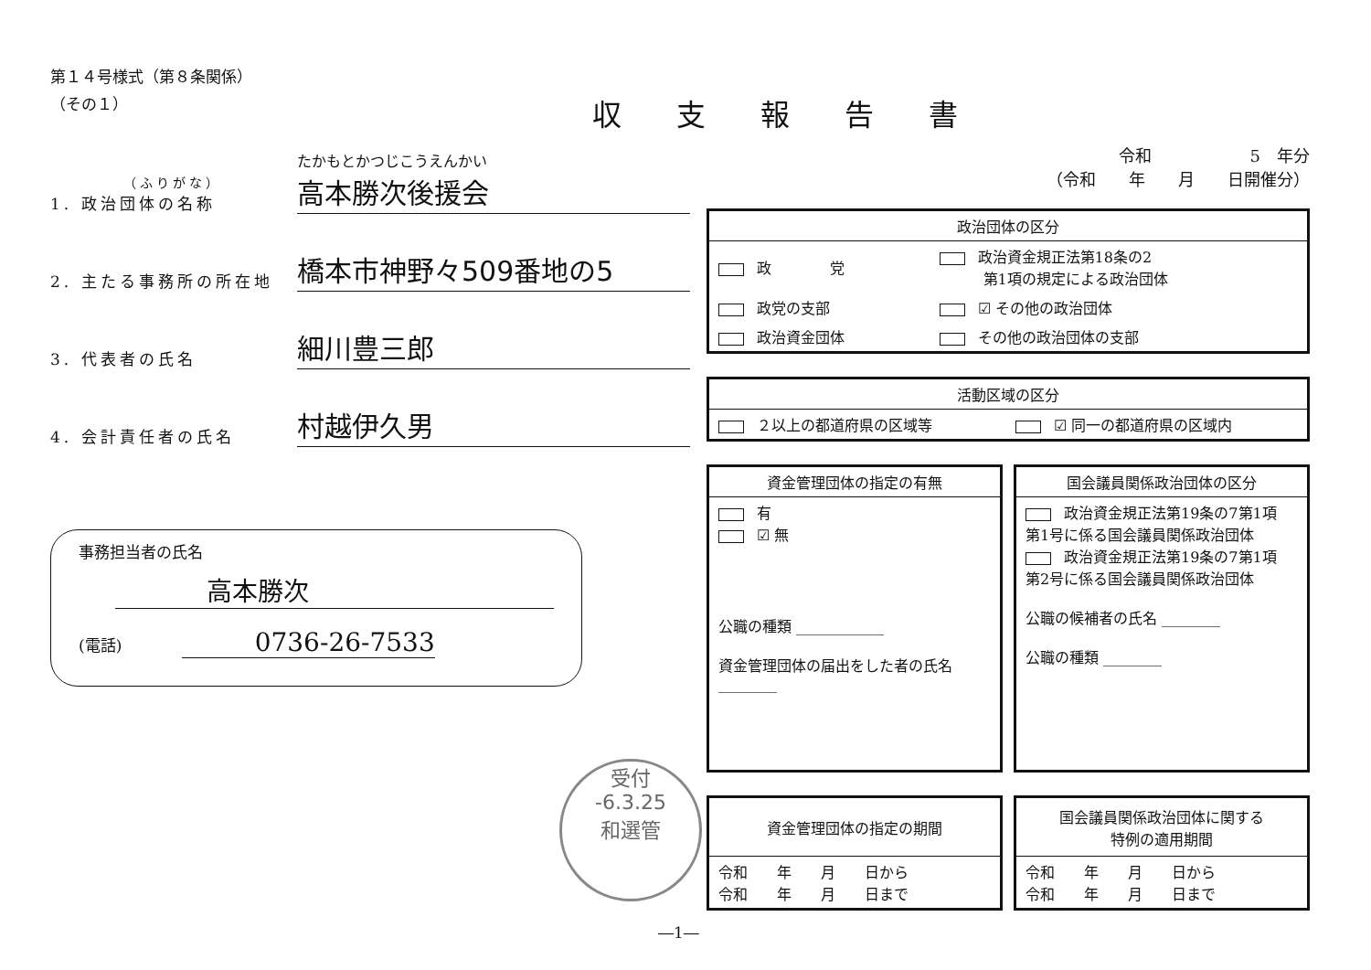第１４号様式（第８条関係）
（その１）
（ふりがな）
1. 政治団体の名称
たかもとかつじこうえんかい
高本勝次後援会
2. 主たる事務所の所在地
橋本市神野々509番地の5
3. 代表者の氏名
細川豊三郎
4. 会計責任者の氏名
村越伊久男
事務担当者の氏名
高本勝次
(電話) 0736-26-7533
収支報告書
令和　　　　　　5　年分
（令和　　年　　月　　日開催分）
| 政治団体の区分 | |
| --- | --- |
| 政 党 | 政治資金規正法第18条の2 第1項の規定による政治団体 |
| 政党の支部 | ☑ その他の政治団体 |
| 政治資金団体 | その他の政治団体の支部 |
| 活動区域の区分 | |
| --- | --- |
| ２以上の都道府県の区域等 | ☑ 同一の都道府県の区域内 |
| 資金管理団体の指定の有無 |
| --- |
| 有 ☑ 無 公職の種類 ____________ 資金管理団体の届出をした者の氏名 ________ |
| 国会議員関係政治団体の区分 |
| --- |
| 政治資金規正法第19条の7第1項 第1号に係る国会議員関係政治団体 政治資金規正法第19条の7第1項 第2号に係る国会議員関係政治団体 公職の候補者の氏名 ________ 公職の種類 ________ |
| 資金管理団体の指定の期間 |
| --- |
| 令和 年 月 日から 令和 年 月 日まで |
| 国会議員関係政治団体に関する 特例の適用期間 |
| --- |
| 令和 年 月 日から 令和 年 月 日まで |
受付
-6.3.25
和選管
―1―